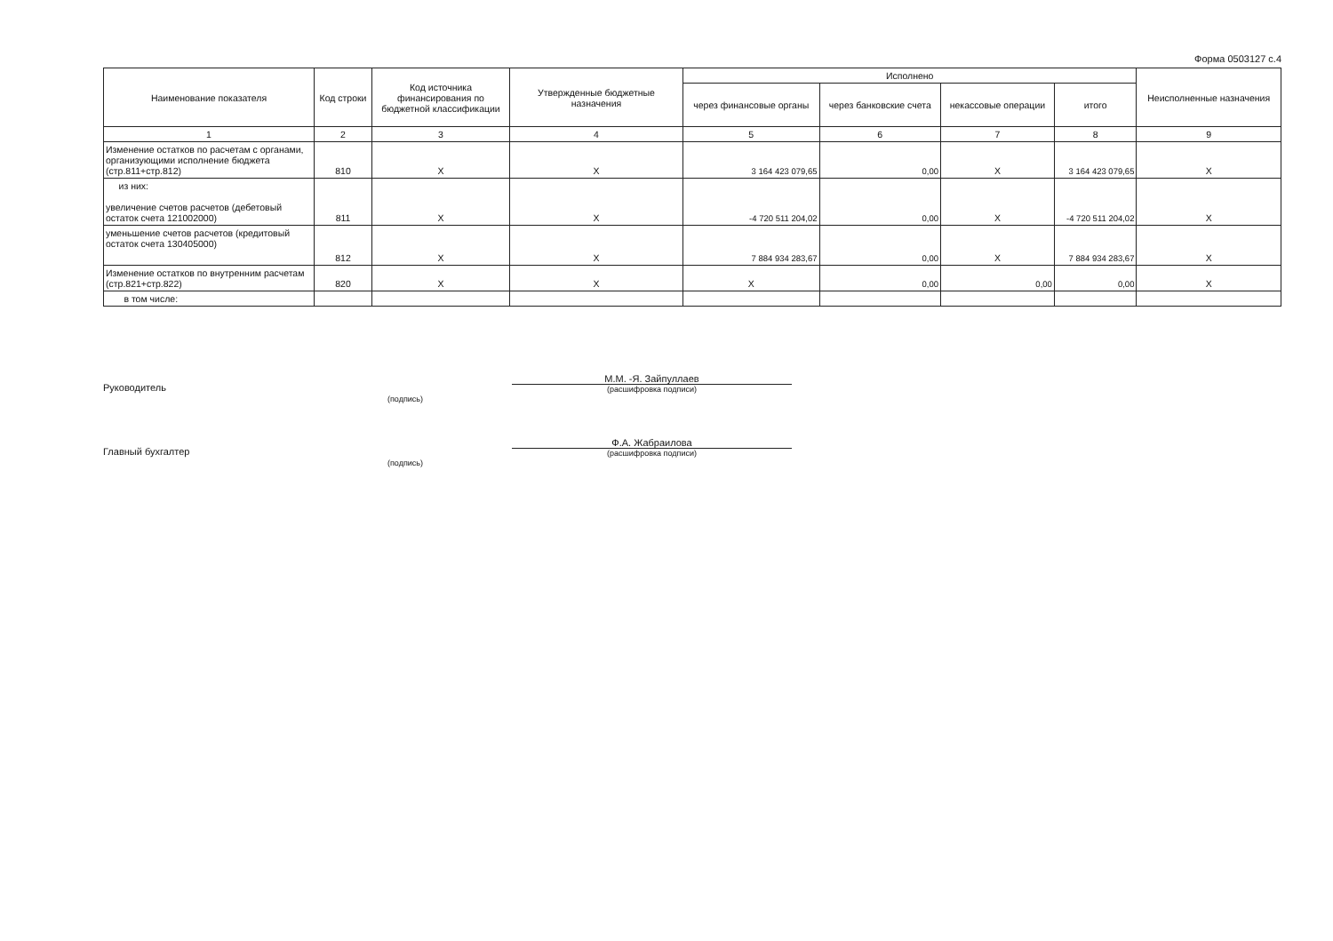Форма 0503127 с.4
| Наименование показателя | Код строки | Код источника финансирования по бюджетной классификации | Утвержденные бюджетные назначения | Исполнено | | | | Неисполненные назначения |
| --- | --- | --- | --- | --- | --- | --- | --- | --- |
| | | | | через финансовые органы | через банковские счета | некассовые операции | итого | |
| 1 | 2 | 3 | 4 | 5 | 6 | 7 | 8 | 9 |
| Изменение остатков по расчетам с органами, организующими исполнение бюджета (стр.811+стр.812) | 810 | X | X | 3 164 423 079,65 | 0,00 | X | 3 164 423 079,65 | X |
| из них: увеличение счетов расчетов (дебетовый остаток счета 121002000) | 811 | X | X | -4 720 511 204,02 | 0,00 | X | -4 720 511 204,02 | X |
| уменьшение счетов расчетов (кредитовый остаток счета 130405000) | 812 | X | X | 7 884 934 283,67 | 0,00 | X | 7 884 934 283,67 | X |
| Изменение остатков по внутренним расчетам (стр.821+стр.822) | 820 | X | X | X | 0,00 | 0,00 | 0,00 | X |
| в том числе: | | | | | | | | |
Руководитель
(подпись)
М.М. -Я. Зайпуллаев
(расшифровка подписи)
Главный бухгалтер
(подпись)
Ф.А. Жабраилова
(расшифровка подписи)